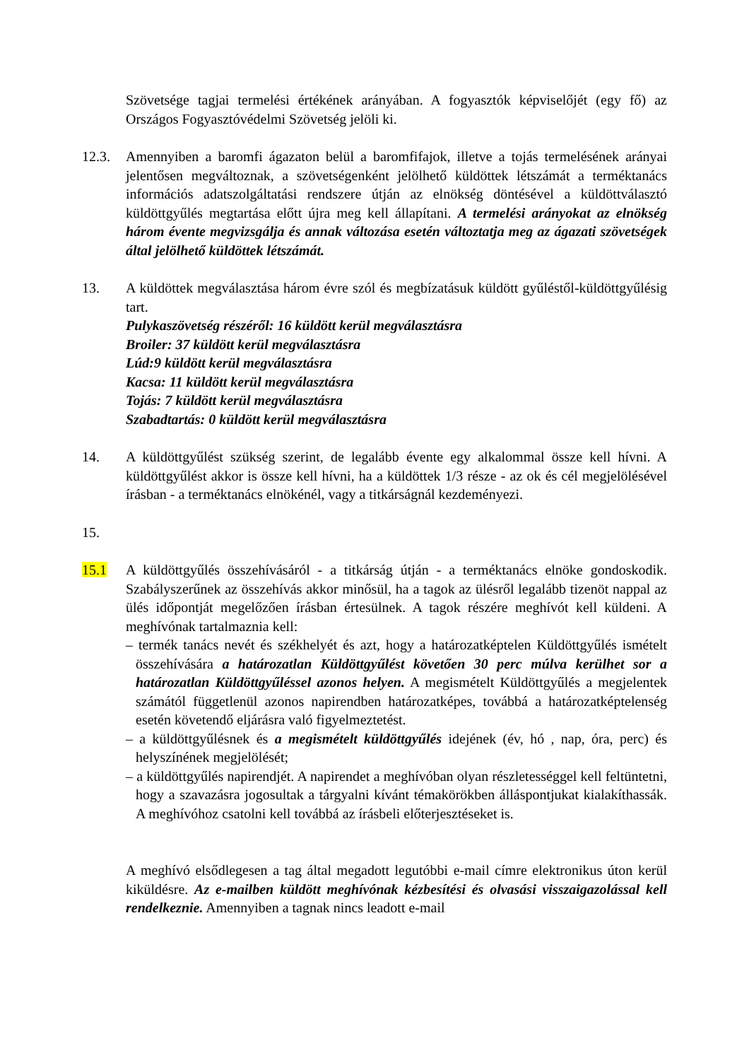Szövetsége tagjai termelési értékének arányában. A fogyasztók képviselőjét (egy fő) az Országos Fogyasztóvédelmi Szövetség jelöli ki.
12.3. Amennyiben a baromfi ágazaton belül a baromfifajok, illetve a tojás termelésének arányai jelentősen megváltoznak, a szövetségenként jelölhető küldöttek létszámát a terméktanács információs adatszolgáltatási rendszere útján az elnökség döntésével a küldöttválasztó küldöttgyűlés megtartása előtt újra meg kell állapítani. A termelési arányokat az elnökség három évente megvizsgálja és annak változása esetén változtatja meg az ágazati szövetségek által jelölhető küldöttek létszámát.
13. A küldöttek megválasztása három évre szól és megbízatásuk küldött gyűléstől-küldöttgyűlésig tart.
Pulykaszövetség részéről: 16 küldött kerül megválasztásra
Broiler: 37 küldött kerül megválasztásra
Lúd:9 küldött kerül megválasztásra
Kacsa: 11 küldött kerül megválasztásra
Tojás: 7 küldött kerül megválasztásra
Szabadtartás: 0 küldött kerül megválasztásra
14. A küldöttgyűlést szükség szerint, de legalább évente egy alkalommal össze kell hívni. A küldöttgyűlést akkor is össze kell hívni, ha a küldöttek 1/3 része - az ok és cél megjelölésével írásban - a terméktanács elnökénél, vagy a titkárságnál kezdeményezi.
15.
15.1 A küldöttgyűlés összehívásáról - a titkárság útján - a terméktanács elnöke gondoskodik. Szabályszerűnek az összehívás akkor minősül, ha a tagok az ülésről legalább tizenöt nappal az ülés időpontját megelőzően írásban értesülnek. A tagok részére meghívót kell küldeni. A meghívónak tartalmaznia kell:
– termék tanács nevét és székhelyét és azt, hogy a határozatképtelen Küldöttgyűlés ismételt összehívására a határozatlan Küldöttgyűlést követően 30 perc múlva kerülhet sor a határozatlan Küldöttgyűléssel azonos helyen. A megismételt Küldöttgyűlés a megjelentek számától függetlenül azonos napirendben határozatképes, továbbá a határozatképtelenség esetén követendő eljárásra való figyelmeztetést.
– a küldöttgyűlésnek és a megismételt küldöttgyűlés idejének (év, hó , nap, óra, perc) és helyszínének megjelölését;
– a küldöttgyűlés napirendjét. A napirendet a meghívóban olyan részletességgel kell feltüntetni, hogy a szavazásra jogosultak a tárgyalni kívánt témakörökben álláspontjukat kialakíthassák. A meghívóhoz csatolni kell továbbá az írásbeli előterjesztéseket is.
A meghívó elsődlegesen a tag által megadott legutóbbi e-mail címre elektronikus úton kerül kiküldésre. Az e-mailben küldött meghívónak kézbesítési és olvasási visszaigazolással kell rendelkeznie. Amennyiben a tagnak nincs leadott e-mail